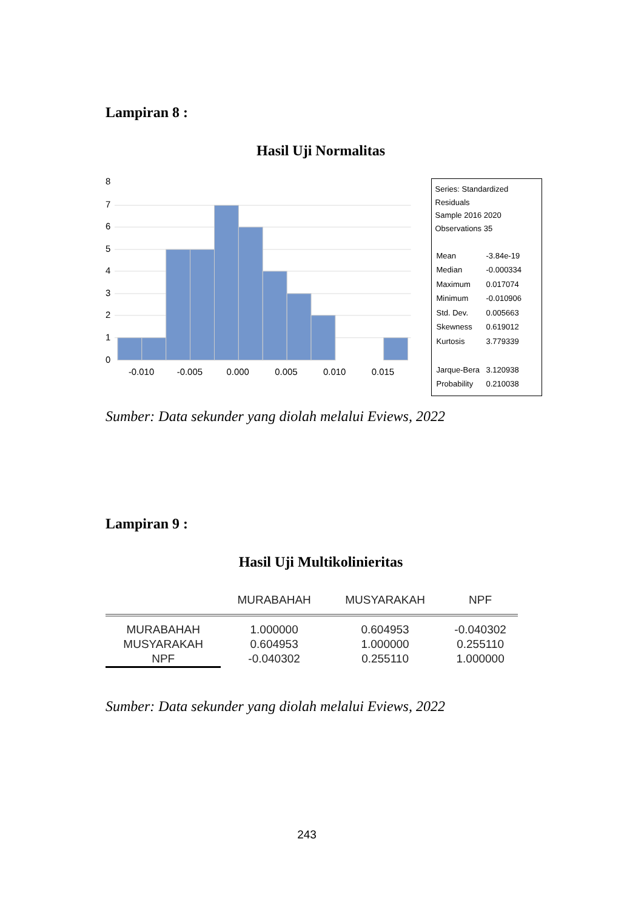Lampiran 8 :
Hasil Uji Normalitas
8
7
6
5
4
3
2
1
0
-0.010
-0.005
0.000
0.005
0.010
0.015
Series: Standardized Residuals
Sample 2016 2020
Observations 35
| Mean | -3.84e-19 |
| Median | -0.000334 |
| Maximum | 0.017074 |
| Minimum | -0.010906 |
| Std. Dev. | 0.005663 |
| Skewness | 0.619012 |
| Kurtosis | 3.779339 |
| Jarque-Bera | 3.120938 |
| Probability | 0.210038 |
Sumber: Data sekunder yang diolah melalui Eviews, 2022
Lampiran 9 :
Hasil Uji Multikolinieritas
| | MURABAHAH | MUSYARAKAH | NPF |
| --- | --- | --- | --- |
| MURABAHAH | 1.000000 | 0.604953 | -0.040302 |
| MUSYARAKAH | 0.604953 | 1.000000 | 0.255110 |
| NPF | -0.040302 | 0.255110 | 1.000000 |
Sumber: Data sekunder yang diolah melalui Eviews, 2022
243